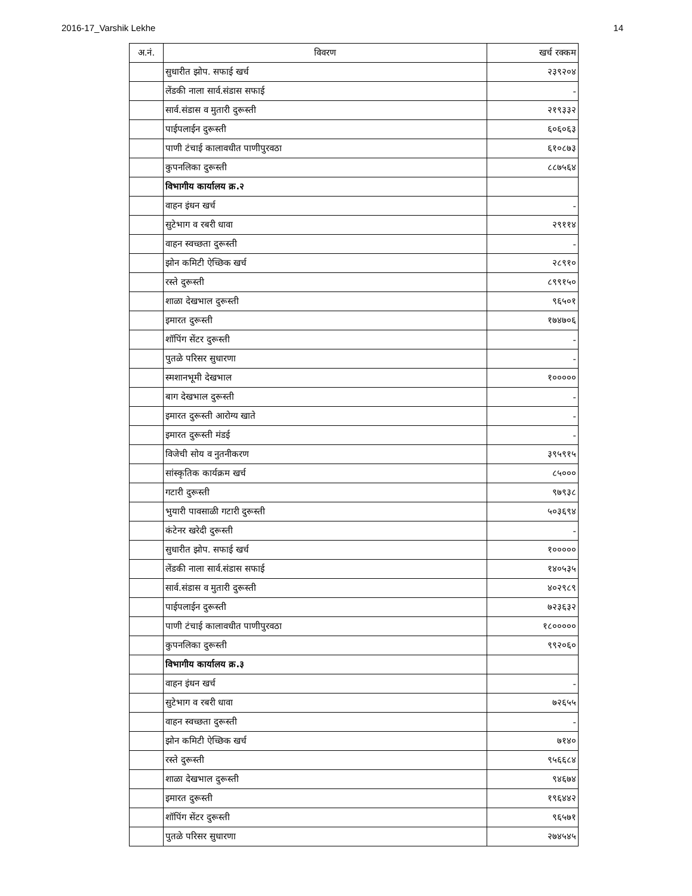2016-17_Varshik Lekhe 14
| अ.नं. | विवरण | खर्च रक्कम |
| --- | --- | --- |
| | सुधारीत झोप. सफाई खर्च | २३९२०४ |
| | लेंडकी नाला सार्व.संडास सफाई | - |
| | सार्व.संडास व मुतारी दुरूस्ती | २१९३३२ |
| | पाईपलाईन दुरूस्ती | ६०६०६३ |
| | पाणी टंचाई कालावधीत पाणीपुरवठा | ६१०८७३ |
| | कुपनलिका दुरूस्ती | ८८७५६४ |
| | विभागीय कार्यालय क्र.२ | |
| | वाहन इंधन खर्च | - |
| | सुटेभाग व रबरी धावा | २९११४ |
| | वाहन स्वच्छता दुरूस्ती | - |
| | झोन कमिटी ऐच्छिक खर्च | २८९१० |
| | रस्ते दुरूस्ती | ८९९१५० |
| | शाळा देखभाल दुरूस्ती | ९६५०१ |
| | इमारत दुरूस्ती | १७४७०६ |
| | शॉपिंग सेंटर दुरूस्ती | - |
| | पुतळे परिसर सुधारणा | - |
| | स्मशानभूमी देखभाल | १००००० |
| | बाग देखभाल दुरूस्ती | - |
| | इमारत दुरूस्ती आरोग्य खाते | - |
| | इमारत दुरूस्ती मंडई | - |
| | विजेची सोय व नुतनीकरण | ३९५९१५ |
| | सांस्कृतिक कार्यक्रम खर्च | ८५००० |
| | गटारी दुरूस्ती | ९७९३८ |
| | भुयारी पावसाळी गटारी दुरूस्ती | ५०३६९४ |
| | कंटेनर खरेदी दुरूस्ती | - |
| | सुधारीत झोप. सफाई खर्च | १००००० |
| | लेंडकी नाला सार्व.संडास सफाई | १४०५३५ |
| | सार्व.संडास व मुतारी दुरूस्ती | ४०२९८९ |
| | पाईपलाईन दुरूस्ती | ७२३६३२ |
| | पाणी टंचाई कालावधीत पाणीपुरवठा | १८००००० |
| | कुपनलिका दुरूस्ती | ९९२०६० |
| | विभागीय कार्यालय क्र.३ | |
| | वाहन इंधन खर्च | - |
| | सुटेभाग व रबरी धावा | ७२६५५ |
| | वाहन स्वच्छता दुरूस्ती | - |
| | झोन कमिटी ऐच्छिक खर्च | ७१४० |
| | रस्ते दुरूस्ती | ९५६६८४ |
| | शाळा देखभाल दुरूस्ती | ९४६७४ |
| | इमारत दुरूस्ती | १९६४४२ |
| | शॉपिंग सेंटर दुरूस्ती | ९६५७१ |
| | पुतळे परिसर सुधारणा | २७४५४५ |